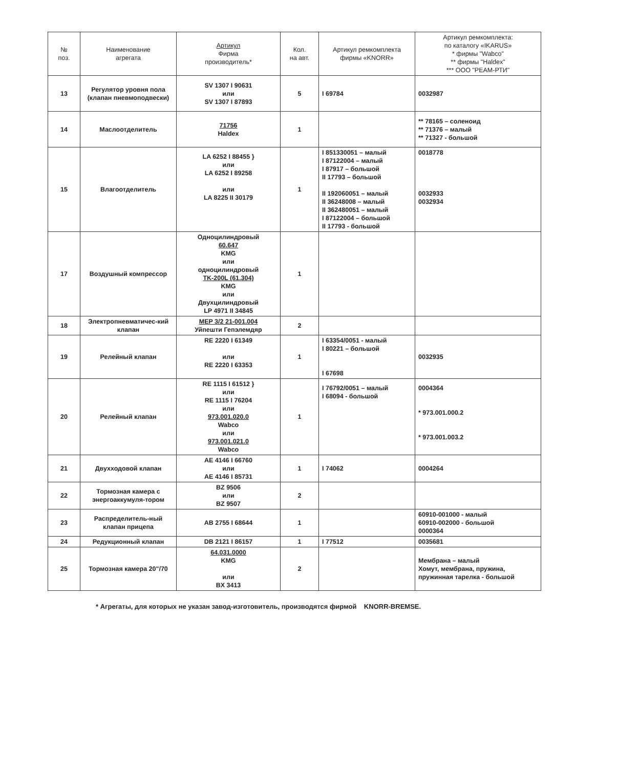| № поз. | Наименование агрегата | Артикул Фирма производитель* | Кол. на авт. | Артикул ремкомплекта фирмы «KNORR» | Артикул ремкомплекта: по каталогу «IKARUS» * фирмы "Wabco" ** фирмы "Haldex" *** ООО "РЕАМ-РТИ" |
| --- | --- | --- | --- | --- | --- |
| 13 | Регулятор уровня пола (клапан пневмоподвески) | SV 1307 I 90631 или SV 1307 I 87893 | 5 | I 69784 | 0032987 |
| 14 | Маслоотделитель | 71756 Haldex | 1 | | ** 78165 – соленоид ** 71376 – малый ** 71327 - большой |
| 15 | Влагоотделитель | LA 6252 I 88455 } или LA 6252 I 89258 или LA 8225 II 30179 | 1 | I 851330051 – малый I 87122004 – малый I 87917 – большой II 17793 – большой II 192060051 – малый II 36248008 – малый II 362480051 – малый I 87122004 – большой II 17793 - большой | 0018778 0032933 0032934 |
| 17 | Воздушный компрессор | Одноцилиндровый 60.647 KMG или одноцилиндровый TK-200L (61.304) KMG или Двухцилиндровый LP 4971 II 34845 | 1 | | |
| 18 | Электропневматичес-кий клапан | MEP 3/2 21-001.004 Уйпешти Гепэлемдяр | 2 | | |
| 19 | Релейный клапан | RE 2220 I 61349 или RE 2220 I 63353 | 1 | I 63354/0051 - малый I 80221 – большой I 67698 | 0032935 |
| 20 | Релейный клапан | RE 1115 I 61512 } или RE 1115 I 76204 или 973.001.020.0 Wabco или 973.001.021.0 Wabco | 1 | I 76792/0051 – малый I 68094 - большой | 0004364 * 973.001.000.2 * 973.001.003.2 |
| 21 | Двухходовой клапан | AE 4146 I 66760 или AE 4146 I 85731 | 1 | I 74062 | 0004264 |
| 22 | Тормозная камера с энергоаккумуля-тором | BZ 9506 или BZ 9507 | 2 | | |
| 23 | Распределитель-ный клапан прицепа | AB 2755 I 68644 | 1 | | 60910-001000 - малый 60910-002000 - большой 0000364 |
| 24 | Редукционный клапан | DB 2121 I 86157 | 1 | I 77512 | 0035681 |
| 25 | Тормозная камера 20"/70 | 64.031.0000 KMG или BX 3413 | 2 | | Мембрана – малый Хомут, мембрана, пружина, пружинная тарелка - большой |
* Агрегаты, для которых не указан завод-изготовитель, производятся фирмой KNORR-BREMSE.